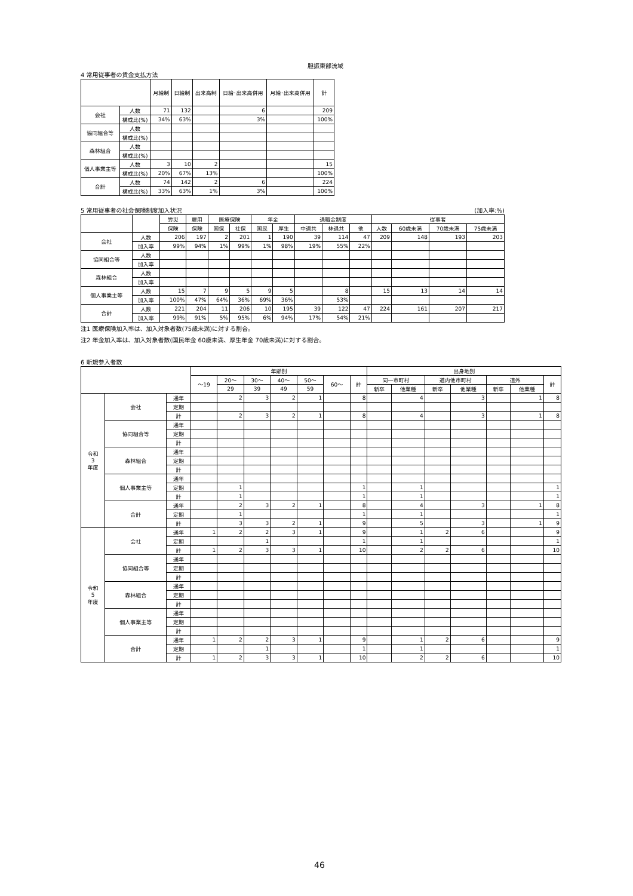胆振東部流域
4 常用従事者の賃金支払方法
| | | 月給制 | 日給制 | 出来高制 | 日給･出来高併用 | 月給･出来高併用 | 計 |
| --- | --- | --- | --- | --- | --- | --- | --- |
| 会社 | 人数 | 71 | 132 | | 6 | | 209 |
| | 構成比(%) | 34% | 63% | | 3% | | 100% |
| 協同組合等 | 人数 | | | | | | |
| | 構成比(%) | | | | | | |
| 森林組合 | 人数 | | | | | | |
| | 構成比(%) | | | | | | |
| 個人事業主等 | 人数 | 3 | 10 | 2 | | | 15 |
| | 構成比(%) | 20% | 67% | 13% | | | 100% |
| 合計 | 人数 | 74 | 142 | 2 | 6 | | 224 |
| | 構成比(%) | 33% | 63% | 1% | 3% | | 100% |
5 常用従事者の社会保険制度加入状況 (加入率:%)
| | | 労災 | 雇用 | 医療保険 | | 年金 | | 退職金制度 | | | 従事者 | | | |
| --- | --- | --- | --- | --- | --- | --- | --- | --- | --- | --- | --- | --- | --- | --- |
| | | 保険 | 保険 | 国保 | 社保 | 国民 | 厚生 | 中退共 | 林退共 | 他 | 人数 | 60歳未満 | 70歳未満 | 75歳未満 |
| 会社 | 人数 | 206 | 197 | 2 | 201 | 1 | 190 | 39 | 114 | 47 | 209 | 148 | 193 | 203 |
| | 加入率 | 99% | 94% | 1% | 99% | 1% | 98% | 19% | 55% | 22% | | | | |
| 協同組合等 | 人数 | | | | | | | | | | | | | |
| | 加入率 | | | | | | | | | | | | | |
| 森林組合 | 人数 | | | | | | | | | | | | | |
| | 加入率 | | | | | | | | | | | | | |
| 個人事業主等 | 人数 | 15 | 7 | 9 | 5 | 9 | 5 | | 8 | | 15 | 13 | 14 | 14 |
| | 加入率 | 100% | 47% | 64% | 36% | 69% | 36% | | 53% | | | | | |
| 合計 | 人数 | 221 | 204 | 11 | 206 | 10 | 195 | 39 | 122 | 47 | 224 | 161 | 207 | 217 |
| | 加入率 | 99% | 91% | 5% | 95% | 6% | 94% | 17% | 54% | 21% | | | | |
注1 医療保険加入率は、加入対象者数(75歳未満)に対する割合。
注2 年金加入率は、加入対象者数(国民年金 60歳未満、厚生年金 70歳未満)に対する割合。
6 新規参入者数
| | | | 年齢別 | | | | | | | 出身地別 | | | | | | |
| --- | --- | --- | --- | --- | --- | --- | --- | --- | --- | --- | --- | --- | --- | --- | --- | --- |
| | | | ～19 | 20～ | 30～ | 40～ | 50～ | 60～ | 計 | 同一市町村 | | 道内他市町村 | | 道外 | | 計 |
| | | | | 29 | 39 | 49 | 59 | | | 新卒 | 他業種 | 新卒 | 他業種 | 新卒 | 他業種 | |
| 令和 3 年度 | 会社 | 通年 | | 2 | 3 | 2 | 1 | | 8 | | 4 | | 3 | | 1 | 8 |
| | | 定期 | | | | | | | | | | | | | | |
| | | 計 | | 2 | 3 | 2 | 1 | | 8 | | 4 | | 3 | | 1 | 8 |
| | 協同組合等 | 通年 | | | | | | | | | | | | | | |
| | | 定期 | | | | | | | | | | | | | | |
| | | 計 | | | | | | | | | | | | | | |
| | 森林組合 | 通年 | | | | | | | | | | | | | | |
| | | 定期 | | | | | | | | | | | | | | |
| | | 計 | | | | | | | | | | | | | | |
| | 個人事業主等 | 通年 | | | | | | | | | | | | | | |
| | | 定期 | | 1 | | | | | 1 | | 1 | | | | | 1 |
| | | 計 | | 1 | | | | | 1 | | 1 | | | | | 1 |
| | 合計 | 通年 | | 2 | 3 | 2 | 1 | | 8 | | 4 | | 3 | | 1 | 8 |
| | | 定期 | | 1 | | | | | 1 | | 1 | | | | | 1 |
| | | 計 | | 3 | 3 | 2 | 1 | | 9 | | 5 | | 3 | | 1 | 9 |
| 令和 5 年度 | 会社 | 通年 | 1 | 2 | 2 | 3 | 1 | | 9 | | 1 | 2 | 6 | | | 9 |
| | | 定期 | | | 1 | | | | 1 | | 1 | | | | | 1 |
| | | 計 | 1 | 2 | 3 | 3 | 1 | | 10 | | 2 | 2 | 6 | | | 10 |
| | 協同組合等 | 通年 | | | | | | | | | | | | | | |
| | | 定期 | | | | | | | | | | | | | | |
| | | 計 | | | | | | | | | | | | | | |
| | 森林組合 | 通年 | | | | | | | | | | | | | | |
| | | 定期 | | | | | | | | | | | | | | |
| | | 計 | | | | | | | | | | | | | | |
| | 個人事業主等 | 通年 | | | | | | | | | | | | | | |
| | | 定期 | | | | | | | | | | | | | | |
| | | 計 | | | | | | | | | | | | | | |
| | 合計 | 通年 | 1 | 2 | 2 | 3 | 1 | | 9 | | 1 | 2 | 6 | | | 9 |
| | | 定期 | | | 1 | | | | 1 | | 1 | | | | | 1 |
| | | 計 | 1 | 2 | 3 | 3 | 1 | | 10 | | 2 | 2 | 6 | | | 10 |
46